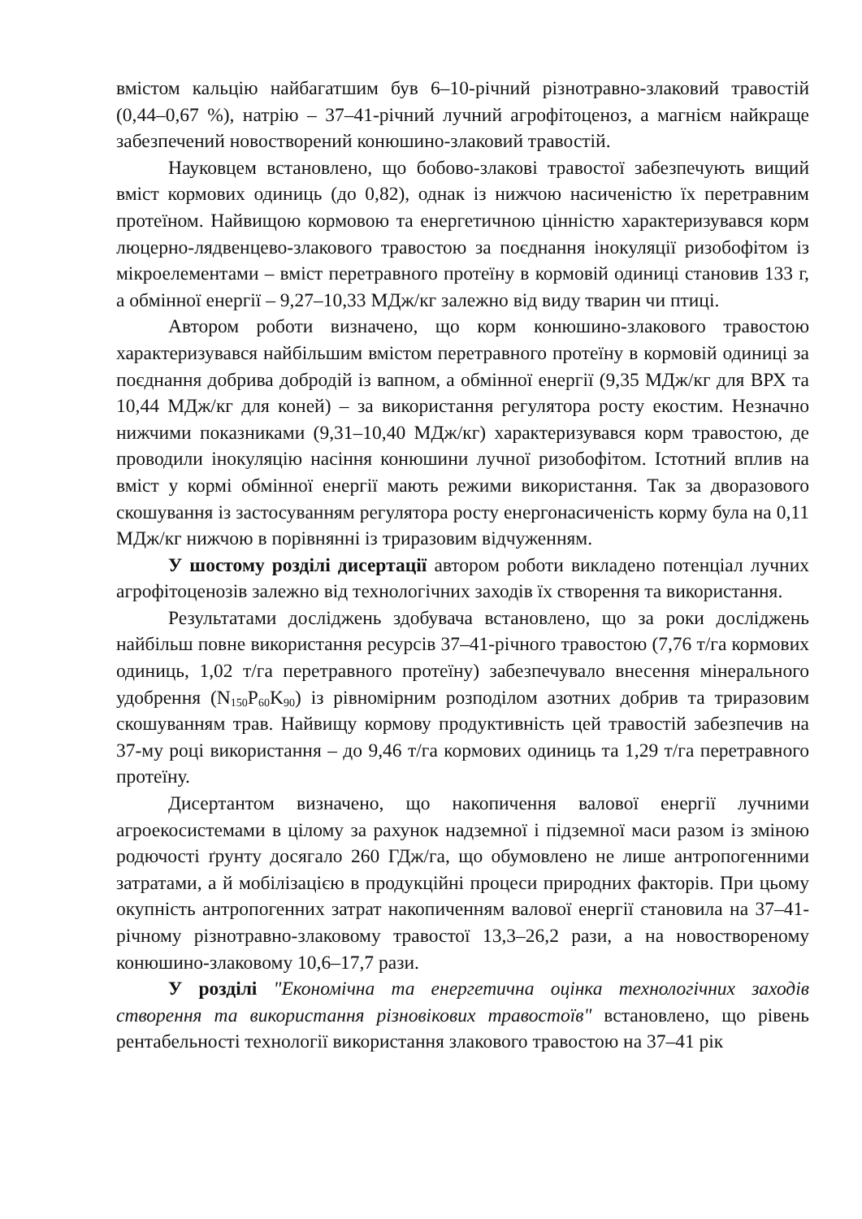вмістом кальцію найбагатшим був 6–10-річний різнотравно-злаковий травостій (0,44–0,67 %), натрію – 37–41-річний лучний агрофітоценоз, а магнієм найкраще забезпечений новостворений конюшино-злаковий травостій.
Науковцем встановлено, що бобово-злакові травостої забезпечують вищий вміст кормових одиниць (до 0,82), однак із нижчою насиченістю їх перетравним протеїном. Найвищою кормовою та енергетичною цінністю характеризувався корм люцерно-лядвенцево-злакового травостою за поєднання інокуляції ризобофітом із мікроелементами – вміст перетравного протеїну в кормовій одиниці становив 133 г, а обмінної енергії – 9,27–10,33 МДж/кг залежно від виду тварин чи птиці.
Автором роботи визначено, що корм конюшино-злакового травостою характеризувався найбільшим вмістом перетравного протеїну в кормовій одиниці за поєднання добрива добродій із вапном, а обмінної енергії (9,35 МДж/кг для ВРХ та 10,44 МДж/кг для коней) – за використання регулятора росту екостим. Незначно нижчими показниками (9,31–10,40 МДж/кг) характеризувався корм травостою, де проводили інокуляцію насіння конюшини лучної ризобофітом. Істотний вплив на вміст у кормі обмінної енергії мають режими використання. Так за дворазового скошування із застосуванням регулятора росту енергонасиченість корму була на 0,11 МДж/кг нижчою в порівнянні із триразовим відчуженням.
У шостому розділі дисертації автором роботи викладено потенціал лучних агрофітоценозів залежно від технологічних заходів їх створення та використання.
Результатами досліджень здобувача встановлено, що за роки досліджень найбільш повне використання ресурсів 37–41-річного травостою (7,76 т/га кормових одиниць, 1,02 т/га перетравного протеїну) забезпечувало внесення мінерального удобрення (N<sub>150</sub>P<sub>60</sub>K<sub>90</sub>) із рівномірним розподілом азотних добрив та триразовим скошуванням трав. Найвищу кормову продуктивність цей травостій забезпечив на 37-му році використання – до 9,46 т/га кормових одиниць та 1,29 т/га перетравного протеїну.
Дисертантом визначено, що накопичення валової енергії лучними агроекосистемами в цілому за рахунок надземної і підземної маси разом із зміною родючості ґрунту досягало 260 ГДж/га, що обумовлено не лише антропогенними затратами, а й мобілізацією в продукційні процеси природних факторів. При цьому окупність антропогенних затрат накопиченням валової енергії становила на 37–41-річному різнотравно-злаковому травостої 13,3–26,2 рази, а на новоствореному конюшино-злаковому 10,6–17,7 рази.
У розділі "Економічна та енергетична оцінка технологічних заходів створення та використання різновікових травостоїв" встановлено, що рівень рентабельності технології використання злакового травостою на 37–41 рік